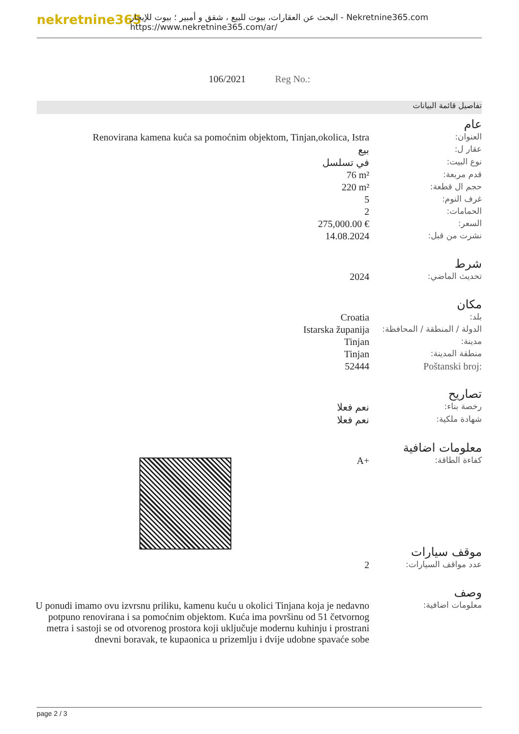nekretnine365
البحث عن العقارات، بيوت للبيع ، شقق و أمبير ؛ بيوت للإيجار - Nekretnine365.com
https://www.nekretnine365.com/ar/
106/2021 Reg No.:
تفاصيل قائمة البيانات
عام
| Renovirana kamena kuća sa pomoćnim objektom, Tinjan,okolica, Istra | العنوان: |
| بيع | عقار ل: |
| في تسلسل | نوع البيت: |
| 76 m² | قدم مربعة: |
| 220 m² | حجم ال قطعة: |
| 5 | غرف النوم: |
| 2 | الحمامات: |
| 275,000.00 € | السعر: |
| 14.08.2024 | نشرت من قبل: |
شرط
| 2024 | تحديث الماضي: |
مكان
| Croatia | بلد: |
| Istarska županija | الدولة / المنطقة / المحافظة: |
| Tinjan | مدينة: |
| Tinjan | منطقة المدينة: |
| 52444 | Poštanski broj: |
تصاريح
| نعم فعلا | رخصة بناء: |
| نعم فعلا | شهادة ملكية: |
معلومات اضافية
| A+ | كفاءة الطاقة: |
موقف سيارات
| 2 | عدد مواقف السيارات: |
وصف
| U ponudi imamo ovu izvrsnu priliku, kamenu kuću u okolici Tinjana koja je nedavno potpuno renovirana i sa pomoćnim objektom. Kuća ima površinu od 51 četvornog metra i sastoji se od otvorenog prostora koji uključuje modernu kuhinju i prostrani dnevni boravak, te kupaonica u prizemlju i dvije udobne spavaće sobe | معلومات اضافية: |
page 2 / 3